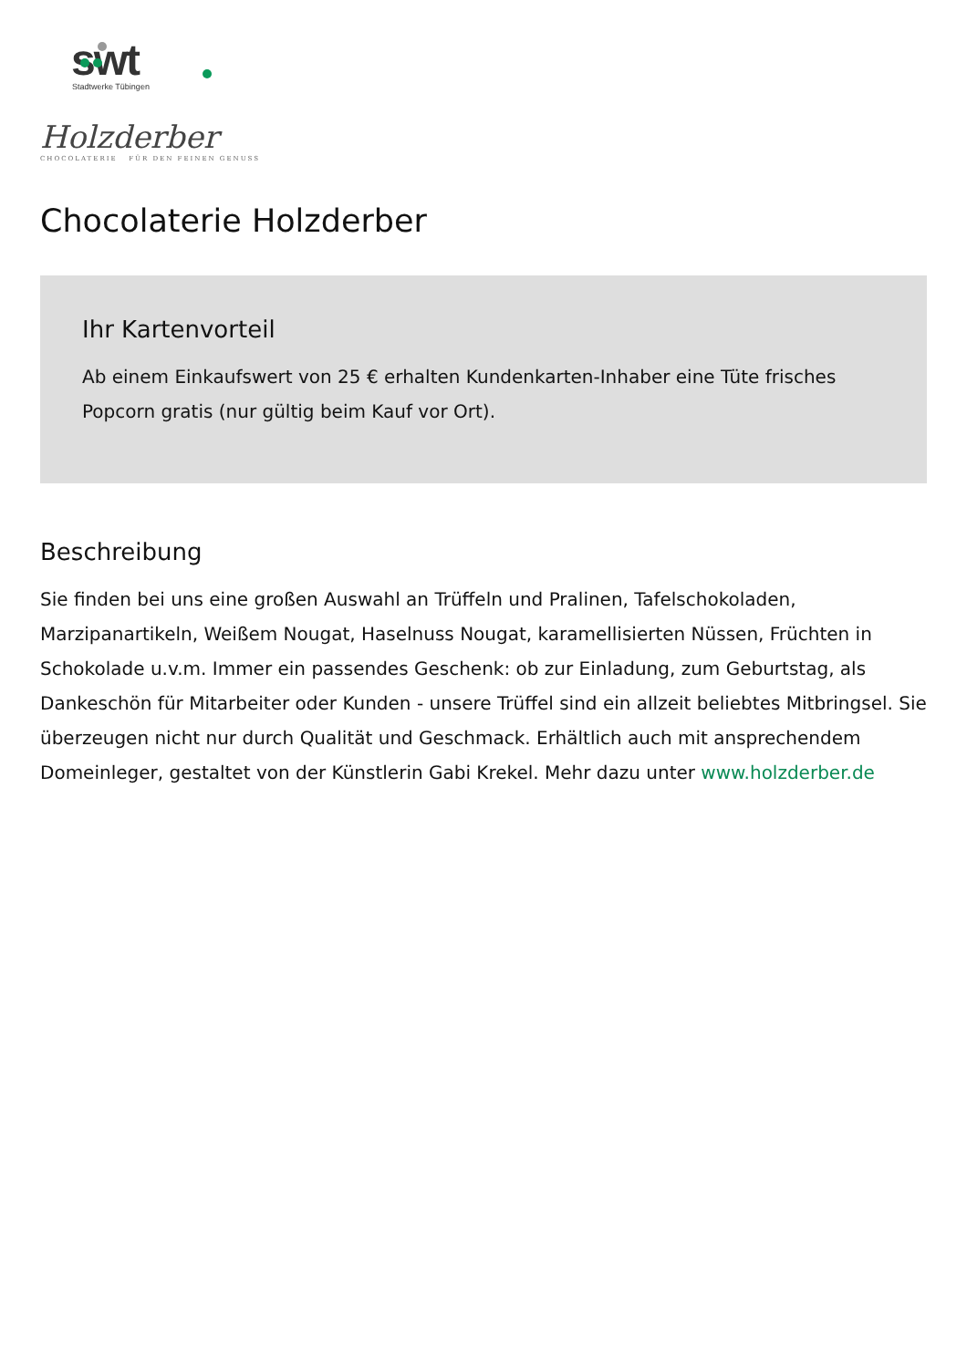swt
Stadtwerke Tübingen
Holzderber
CHOCOLATERIE FÜR DEN FEINEN GENUSS
Chocolaterie Holzderber
Ihr Kartenvorteil
Ab einem Einkaufswert von 25 € erhalten Kundenkarten-Inhaber eine Tüte frisches Popcorn gratis (nur gültig beim Kauf vor Ort).
Beschreibung
Sie finden bei uns eine großen Auswahl an Trüffeln und Pralinen, Tafelschokoladen, Marzipanartikeln, Weißem Nougat, Haselnuss Nougat, karamellisierten Nüssen, Früchten in Schokolade u.v.m. Immer ein passendes Geschenk: ob zur Einladung, zum Geburtstag, als Dankeschön für Mitarbeiter oder Kunden - unsere Trüffel sind ein allzeit beliebtes Mitbringsel. Sie überzeugen nicht nur durch Qualität und Geschmack. Erhältlich auch mit ansprechendem Domeinleger, gestaltet von der Künstlerin Gabi Krekel. Mehr dazu unter www.holzderber.de